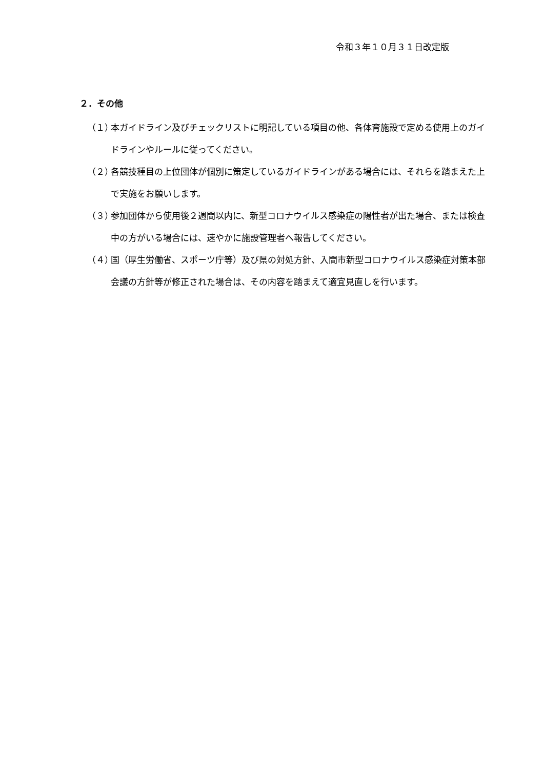令和３年１０月３１日改定版
２．その他
（１） 本ガイドライン及びチェックリストに明記している項目の他、各体育施設で定める使用上のガイドラインやルールに従ってください。
（２） 各競技種目の上位団体が個別に策定しているガイドラインがある場合には、それらを踏まえた上で実施をお願いします。
（３） 参加団体から使用後２週間以内に、新型コロナウイルス感染症の陽性者が出た場合、または検査中の方がいる場合には、速やかに施設管理者へ報告してください。
（４） 国（厚生労働省、スポーツ庁等）及び県の対処方針、入間市新型コロナウイルス感染症対策本部会議の方針等が修正された場合は、その内容を踏まえて適宜見直しを行います。